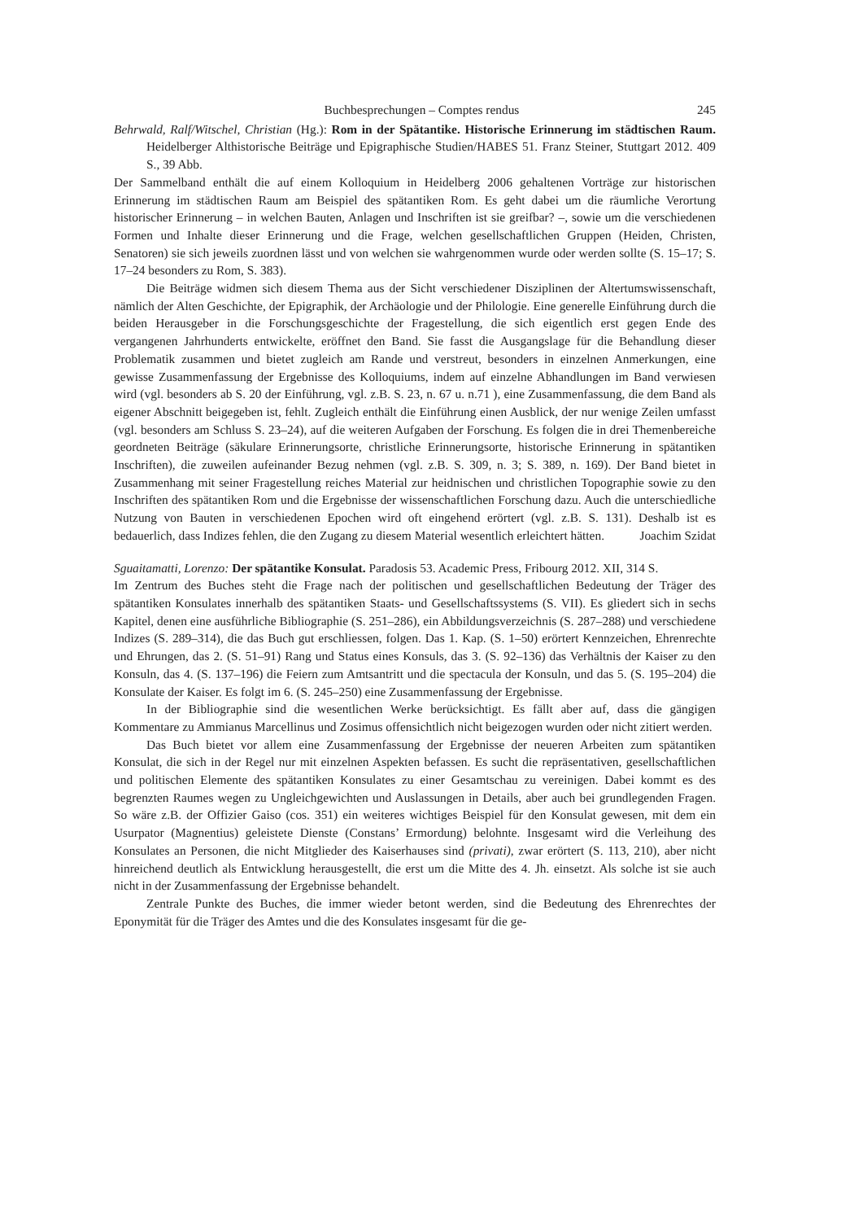Buchbesprechungen – Comptes rendus 245
Behrwald, Ralf/Witschel, Christian (Hg.): Rom in der Spätantike. Historische Erinnerung im städtischen Raum. Heidelberger Althistorische Beiträge und Epigraphische Studien/HABES 51. Franz Steiner, Stuttgart 2012. 409 S., 39 Abb.
Der Sammelband enthält die auf einem Kolloquium in Heidelberg 2006 gehaltenen Vorträge zur historischen Erinnerung im städtischen Raum am Beispiel des spätantiken Rom. Es geht dabei um die räumliche Verortung historischer Erinnerung – in welchen Bauten, Anlagen und Inschriften ist sie greifbar? –, sowie um die verschiedenen Formen und Inhalte dieser Erinnerung und die Frage, welchen gesellschaftlichen Gruppen (Heiden, Christen, Senatoren) sie sich jeweils zuordnen lässt und von welchen sie wahrgenommen wurde oder werden sollte (S. 15–17; S. 17–24 besonders zu Rom, S. 383).
Die Beiträge widmen sich diesem Thema aus der Sicht verschiedener Disziplinen der Altertumswissenschaft, nämlich der Alten Geschichte, der Epigraphik, der Archäologie und der Philologie. Eine generelle Einführung durch die beiden Herausgeber in die Forschungsgeschichte der Fragestellung, die sich eigentlich erst gegen Ende des vergangenen Jahrhunderts entwickelte, eröffnet den Band. Sie fasst die Ausgangslage für die Behandlung dieser Problematik zusammen und bietet zugleich am Rande und verstreut, besonders in einzelnen Anmerkungen, eine gewisse Zusammenfassung der Ergebnisse des Kolloquiums, indem auf einzelne Abhandlungen im Band verwiesen wird (vgl. besonders ab S. 20 der Einführung, vgl. z.B. S. 23, n. 67 u. n.71 ), eine Zusammenfassung, die dem Band als eigener Abschnitt beigegeben ist, fehlt. Zugleich enthält die Einführung einen Ausblick, der nur wenige Zeilen umfasst (vgl. besonders am Schluss S. 23–24), auf die weiteren Aufgaben der Forschung. Es folgen die in drei Themenbereiche geordneten Beiträge (säkulare Erinnerungsorte, christliche Erinnerungsorte, historische Erinnerung in spätantiken Inschriften), die zuweilen aufeinander Bezug nehmen (vgl. z.B. S. 309, n. 3; S. 389, n. 169). Der Band bietet in Zusammenhang mit seiner Fragestellung reiches Material zur heidnischen und christlichen Topographie sowie zu den Inschriften des spätantiken Rom und die Ergebnisse der wissenschaftlichen Forschung dazu. Auch die unterschiedliche Nutzung von Bauten in verschiedenen Epochen wird oft eingehend erörtert (vgl. z.B. S. 131). Deshalb ist es bedauerlich, dass Indizes fehlen, die den Zugang zu diesem Material wesentlich erleichtert hätten. Joachim Szidat
Sguaitamatti, Lorenzo: Der spätantike Konsulat. Paradosis 53. Academic Press, Fribourg 2012. XII, 314 S.
Im Zentrum des Buches steht die Frage nach der politischen und gesellschaftlichen Bedeutung der Träger des spätantiken Konsulates innerhalb des spätantiken Staats- und Gesellschaftssystems (S. VII). Es gliedert sich in sechs Kapitel, denen eine ausführliche Bibliographie (S. 251–286), ein Abbildungsverzeichnis (S. 287–288) und verschiedene Indizes (S. 289–314), die das Buch gut erschliessen, folgen. Das 1. Kap. (S. 1–50) erörtert Kennzeichen, Ehrenrechte und Ehrungen, das 2. (S. 51–91) Rang und Status eines Konsuls, das 3. (S. 92–136) das Verhältnis der Kaiser zu den Konsuln, das 4. (S. 137–196) die Feiern zum Amtsantritt und die spectacula der Konsuln, und das 5. (S. 195–204) die Konsulate der Kaiser. Es folgt im 6. (S. 245–250) eine Zusammenfassung der Ergebnisse.
In der Bibliographie sind die wesentlichen Werke berücksichtigt. Es fällt aber auf, dass die gängigen Kommentare zu Ammianus Marcellinus und Zosimus offensichtlich nicht beigezogen wurden oder nicht zitiert werden.
Das Buch bietet vor allem eine Zusammenfassung der Ergebnisse der neueren Arbeiten zum spätantiken Konsulat, die sich in der Regel nur mit einzelnen Aspekten befassen. Es sucht die repräsentativen, gesellschaftlichen und politischen Elemente des spätantiken Konsulates zu einer Gesamtschau zu vereinigen. Dabei kommt es des begrenzten Raumes wegen zu Ungleichgewichten und Auslassungen in Details, aber auch bei grundlegenden Fragen. So wäre z.B. der Offizier Gaiso (cos. 351) ein weiteres wichtiges Beispiel für den Konsulat gewesen, mit dem ein Usurpator (Magnentius) geleistete Dienste (Constans’ Ermordung) belohnte. Insgesamt wird die Verleihung des Konsulates an Personen, die nicht Mitglieder des Kaiserhauses sind (privati), zwar erörtert (S. 113, 210), aber nicht hinreichend deutlich als Entwicklung herausgestellt, die erst um die Mitte des 4. Jh. einsetzt. Als solche ist sie auch nicht in der Zusammenfassung der Ergebnisse behandelt.
Zentrale Punkte des Buches, die immer wieder betont werden, sind die Bedeutung des Ehrenrechtes der Eponymität für die Träger des Amtes und die des Konsulates insgesamt für die ge-